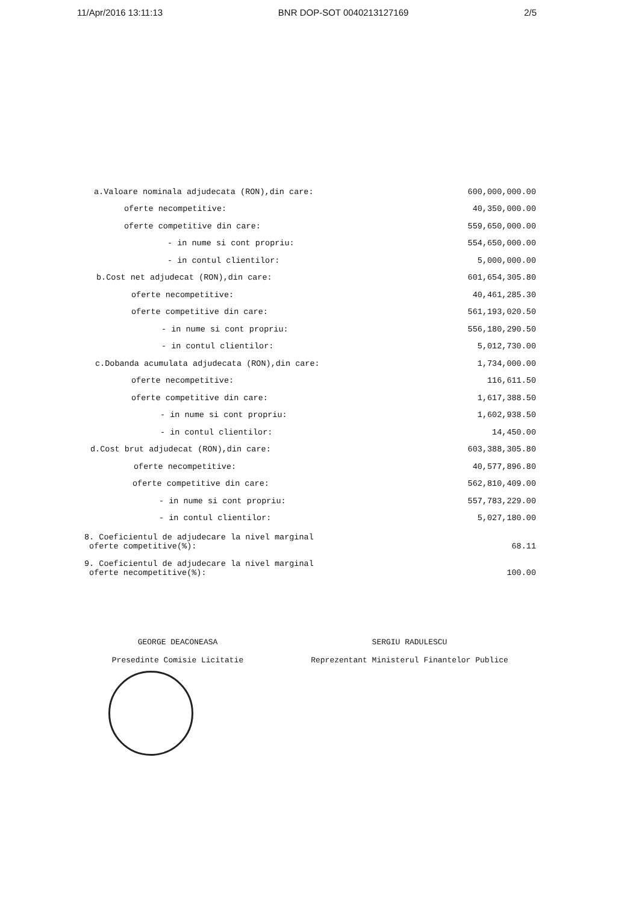11/Apr/2016 13:11:13 BNR DOP-SOT 0040213127169 2/5
| a.Valoare nominala adjudecata (RON),din care: | 600,000,000.00 |
| oferte necompetitive: | 40,350,000.00 |
| oferte competitive din care: | 559,650,000.00 |
| - in nume si cont propriu: | 554,650,000.00 |
| - in contul clientilor: | 5,000,000.00 |
| b.Cost net adjudecat (RON),din care: | 601,654,305.80 |
| oferte necompetitive: | 40,461,285.30 |
| oferte competitive din care: | 561,193,020.50 |
| - in nume si cont propriu: | 556,180,290.50 |
| - in contul clientilor: | 5,012,730.00 |
| c.Dobanda acumulata adjudecata (RON),din care: | 1,734,000.00 |
| oferte necompetitive: | 116,611.50 |
| oferte competitive din care: | 1,617,388.50 |
| - in nume si cont propriu: | 1,602,938.50 |
| - in contul clientilor: | 14,450.00 |
| d.Cost brut adjudecat (RON),din care: | 603,388,305.80 |
| oferte necompetitive: | 40,577,896.80 |
| oferte competitive din care: | 562,810,409.00 |
| - in nume si cont propriu: | 557,783,229.00 |
| - in contul clientilor: | 5,027,180.00 |
| 8. Coeficientul de adjudecare la nivel marginal oferte competitive(%): | 68.11 |
| 9. Coeficientul de adjudecare la nivel marginal oferte necompetitive(%): | 100.00 |
GEORGE DEACONEASA
Presedinte Comisie Licitatie
SERGIU RADULESCU
Reprezentant Ministerul Finantelor Publice